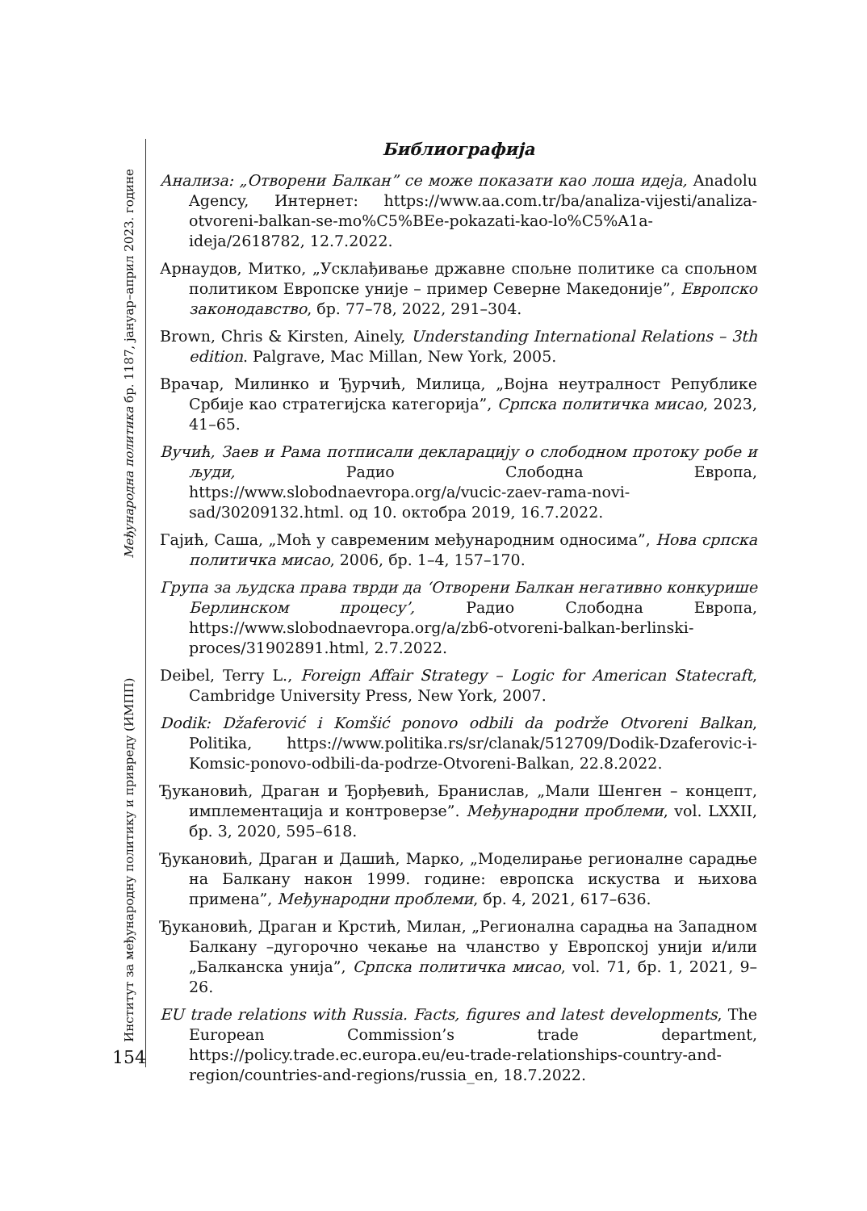Институт за међународну политику и привреду (ИМПП) Међународна политика бр. 1187, јануар–април 2023. године
154
Библиографија
Анализа: „Отворени Балкан” се може показати као лоша идеја, Anadolu Agency, Интернет: https://www.aa.com.tr/ba/analiza-vijesti/analiza-otvoreni-balkan-se-mo%C5%BEe-pokazati-kao-lo%C5%A1a-ideja/2618782, 12.7.2022.
Арнаудов, Митко, „Усклађивање државне спољне политике са спољном политиком Европске уније – пример Северне Македоније”, Европско законодавство, бр. 77–78, 2022, 291–304.
Brown, Chris & Kirsten, Ainely, Understanding International Relations – 3th edition. Palgrave, Mac Millan, New York, 2005.
Врачар, Милинко и Ђурчић, Милица, „Војна неутралност Републике Србије као стратегијска категорија”, Српска политичка мисао, 2023, 41–65.
Вучић, Заев и Рама потписали декларацију о слободном протоку робе и људи, Радио Слободна Европа, https://www.slobodnaevropa.org/a/vucic-zaev-rama-novi-sad/30209132.html. од 10. октобра 2019, 16.7.2022.
Гајић, Саша, „Моћ у савременим међународним односима”, Нова српска политичка мисао, 2006, бр. 1–4, 157–170.
Група за људска права тврди да ‘Отворени Балкан негативно конкурише Берлинском процесу’, Радио Слободна Европа, https://www.slobodnaevropa.org/a/zb6-otvoreni-balkan-berlinski-proces/31902891.html, 2.7.2022.
Deibel, Terry L., Foreign Affair Strategy – Logic for American Statecraft, Cambridge University Press, New York, 2007.
Dodik: Džaferović i Komšić ponovo odbili da podrže Otvoreni Balkan, Politika, https://www.politika.rs/sr/clanak/512709/Dodik-Dzaferovic-i-Komsic-ponovo-odbili-da-podrze-Otvoreni-Balkan, 22.8.2022.
Ђукановић, Драган и Ђорђевић, Бранислав, „Мали Шенген – концепт, имплементација и контроверзе”. Међународни проблеми, vol. LXXII, бр. 3, 2020, 595–618.
Ђукановић, Драган и Дашић, Марко, „Моделирање регионалне сарадње на Балкану након 1999. године: европска искуства и њихова примена”, Међународни проблеми, бр. 4, 2021, 617–636.
Ђукановић, Драган и Крстић, Милан, „Регионална сарадња на Западном Балкану –дугорочно чекање на чланство у Европској унији и/или „Балканска унија”, Српска политичка мисао, vol. 71, бр. 1, 2021, 9–26.
EU trade relations with Russia. Facts, figures and latest developments, The European Commission’s trade department, https://policy.trade.ec.europa.eu/eu-trade-relationships-country-and-region/countries-and-regions/russia_en, 18.7.2022.